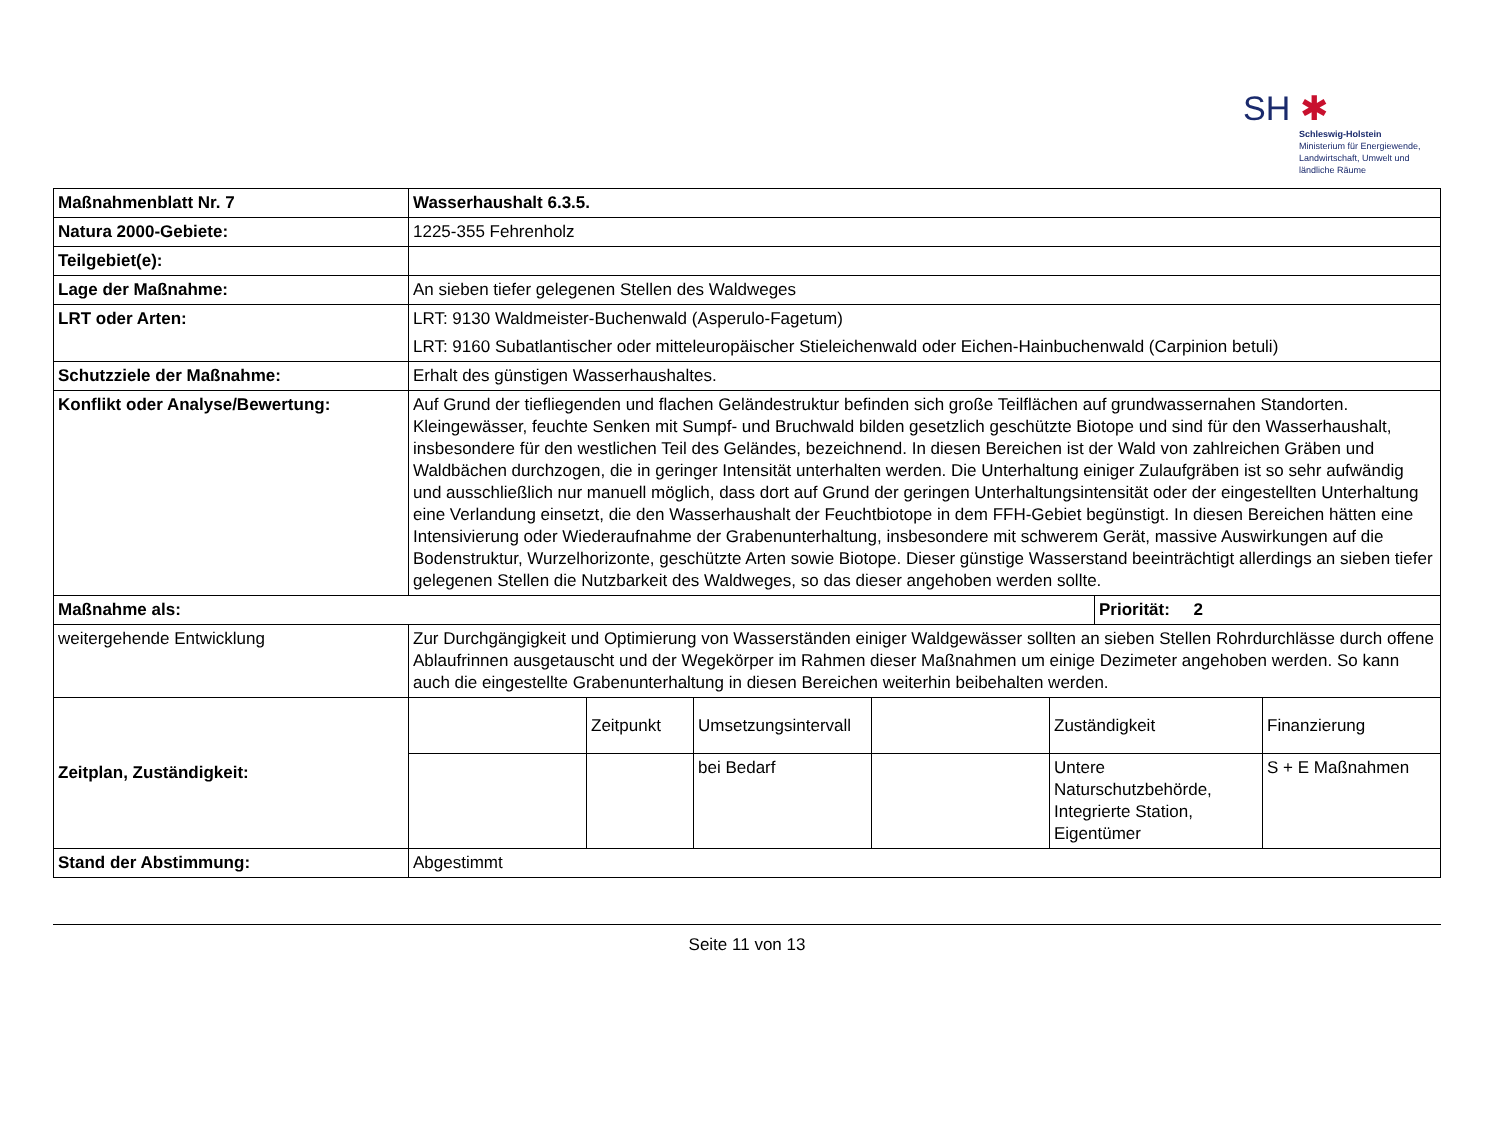SH ✱
Schleswig-Holstein
Ministerium für Energiewende,
Landwirtschaft, Umwelt und
ländliche Räume
| Maßnahmenblatt Nr. 7 | Wasserhaushalt 6.3.5. | | | | | | |
| Natura 2000-Gebiete: | 1225-355 Fehrenholz | | | | | | |
| Teilgebiet(e): | | | | | | | |
| Lage der Maßnahme: | An sieben tiefer gelegenen Stellen des Waldweges | | | | | | |
| LRT oder Arten: | LRT: 9130 Waldmeister-Buchenwald (Asperulo-Fagetum) LRT: 9160 Subatlantischer oder mitteleuropäischer Stieleichenwald oder Eichen-Hainbuchenwald (Carpinion betuli) | | | | | | |
| Schutzziele der Maßnahme: | Erhalt des günstigen Wasserhaushaltes. | | | | | | |
| Konflikt oder Analyse/Bewertung: | Auf Grund der tiefliegenden und flachen Geländestruktur befinden sich große Teilflächen auf grundwassernahen Standorten. Kleingewässer, feuchte Senken mit Sumpf- und Bruchwald bilden gesetzlich geschützte Biotope und sind für den Wasserhaushalt, insbesondere für den westlichen Teil des Geländes, bezeichnend. In diesen Bereichen ist der Wald von zahlreichen Gräben und Waldbächen durchzogen, die in geringer Intensität unterhalten werden. Die Unterhaltung einiger Zulaufgräben ist so sehr aufwändig und ausschließlich nur manuell möglich, dass dort auf Grund der geringen Unterhaltungsintensität oder der eingestellten Unterhaltung eine Verlandung einsetzt, die den Wasserhaushalt der Feuchtbiotope in dem FFH-Gebiet begünstigt. In diesen Bereichen hätten eine Intensivierung oder Wiederaufnahme der Grabenunterhaltung, insbesondere mit schwerem Gerät, massive Auswirkungen auf die Bodenstruktur, Wurzelhorizonte, geschützte Arten sowie Biotope. Dieser günstige Wasserstand beeinträchtigt allerdings an sieben tiefer gelegenen Stellen die Nutzbarkeit des Waldweges, so das dieser angehoben werden sollte. | | | | | | |
| Maßnahme als: | | | | | | Priorität: 2 | |
| weitergehende Entwicklung | Zur Durchgängigkeit und Optimierung von Wasserständen einiger Waldgewässer sollten an sieben Stellen Rohrdurchlässe durch offene Ablaufrinnen ausgetauscht und der Wegekörper im Rahmen dieser Maßnahmen um einige Dezimeter angehoben werden. So kann auch die eingestellte Grabenunterhaltung in diesen Bereichen weiterhin beibehalten werden. | | | | | | |
| Zeitplan, Zuständigkeit: | | Zeitpunkt | Umsetzungsintervall | | Zuständigkeit | | Finanzierung |
| | | | bei Bedarf | | Untere Naturschutzbehörde, Integrierte Station, Eigentümer | | S + E Maßnahmen |
| Stand der Abstimmung: | Abgestimmt | | | | | | |
Seite 11 von 13